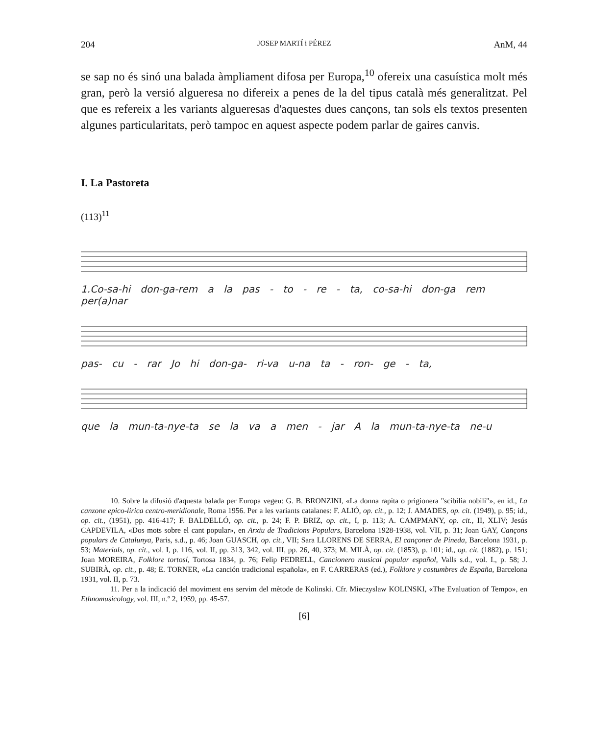204 JOSEP MARTÍ i PÉREZ AnM, 44
se sap no és sinó una balada àmpliament difosa per Europa,<sup>10</sup> ofereix una casuística molt més gran, però la versió algueresa no difereix a penes de la del tipus català més generalitzat. Pel que es refereix a les variants algueresas d'aquestes dues cançons, tan sols els textos presenten algunes particularitats, però tampoc en aquest aspecte podem parlar de gaires canvis.
I. La Pastoreta
(113)<sup>11</sup>
1.Co-sa-hi don-ga-rem a la pas - to - re - ta, co-sa-hi don-ga rem per(a)nar
pas- cu - rar Jo hi don-ga- ri-va u-na ta - ron- ge - ta,
que la mun-ta-nye-ta se la va a men - jar A la mun-ta-nye-ta ne-u
10. Sobre la difusió d'aquesta balada per Europa vegeu: G. B. BRONZINI, «La donna rapita o prigionera "scibilia nobili"», en id., La canzone epico-lirica centro-meridionale, Roma 1956. Per a les variants catalanes: F. ALIÓ, op. cit., p. 12; J. AMADES, op. cit. (1949), p. 95; id., op. cit., (1951), pp. 416-417; F. BALDELLÓ, op. cit., p. 24; F. P. BRIZ, op. cit., I, p. 113; A. CAMPMANY, op. cit., II, XLIV; Jesús CAPDEVILA, «Dos mots sobre el cant popular», en Arxiu de Tradicions Populars, Barcelona 1928-1938, vol. VII, p. 31; Joan GAY, Cançons populars de Catalunya, Paris, s.d., p. 46; Joan GUASCH, op. cit., VII; Sara LLORENS DE SERRA, El cançoner de Pineda, Barcelona 1931, p. 53; Materials, op. cit., vol. I, p. 116, vol. II, pp. 313, 342, vol. III, pp. 26, 40, 373; M. MILÀ, op. cit. (1853), p. 101; id., op. cit. (1882), p. 151; Joan MOREIRA, Folklore tortosí, Tortosa 1834, p. 76; Felip PEDRELL, Cancionero musical popular español, Valls s.d., vol. I., p. 58; J. SUBIRÀ, op. cit., p. 48; E. TORNER, «La canción tradicional española», en F. CARRERAS (ed.), Folklore y costumbres de España, Barcelona 1931, vol. II, p. 73.
11. Per a la indicació del moviment ens servim del mètode de Kolinski. Cfr. Mieczyslaw KOLINSKI, «The Evaluation of Tempo», en Ethnomusicology, vol. III, n.º 2, 1959, pp. 45-57.
[6]